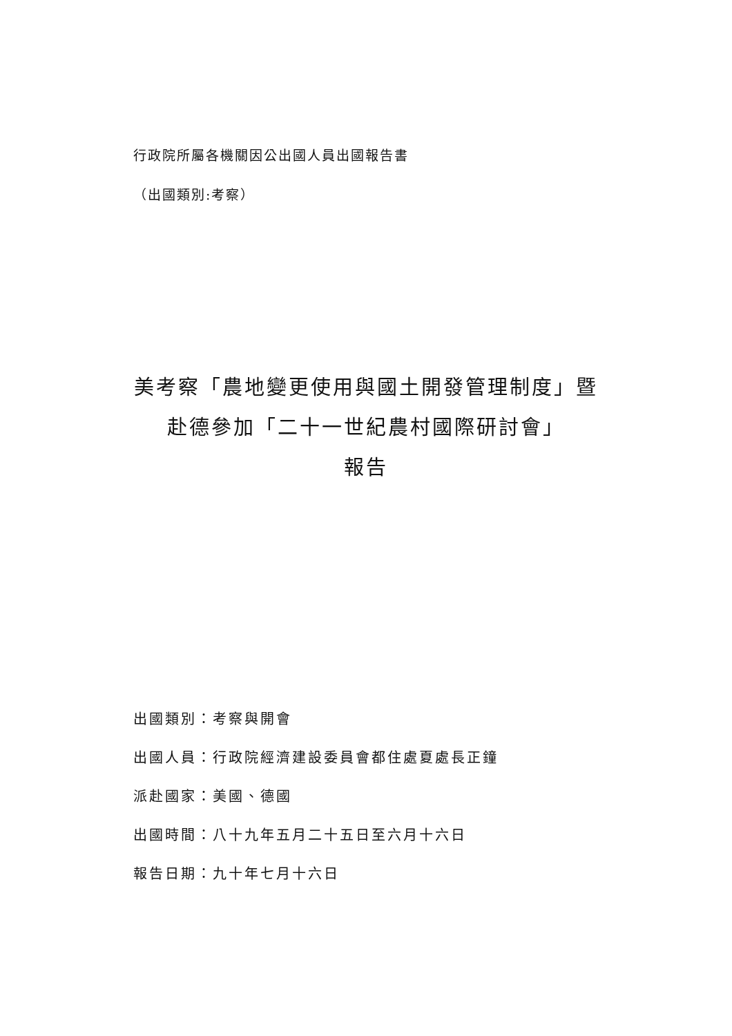行政院所屬各機關因公出國人員出國報告書
（出國類別:考察）
美考察「農地變更使用與國土開發管理制度」暨
赴德參加「二十一世紀農村國際研討會」
報告
出國類別：考察與開會
出國人員：行政院經濟建設委員會都住處夏處長正鐘
派赴國家：美國、德國
出國時間：八十九年五月二十五日至六月十六日
報告日期：九十年七月十六日